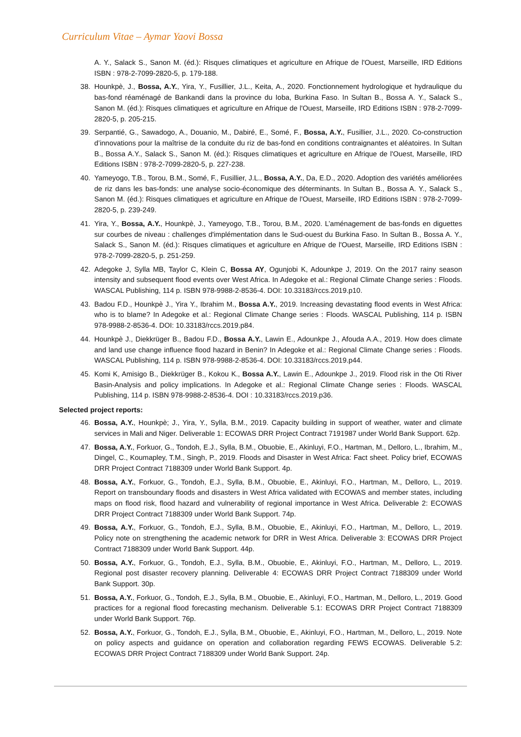Curriculum Vitae – Aymar Yaovi Bossa
A. Y., Salack S., Sanon M. (éd.): Risques climatiques et agriculture en Afrique de l'Ouest, Marseille, IRD Editions ISBN : 978-2-7099-2820-5, p. 179-188.
38. Hounkpè, J., Bossa, A.Y., Yira, Y., Fusillier, J.L., Keita, A., 2020. Fonctionnement hydrologique et hydraulique du bas-fond réaménagé de Bankandi dans la province du Ioba, Burkina Faso. In Sultan B., Bossa A. Y., Salack S., Sanon M. (éd.): Risques climatiques et agriculture en Afrique de l'Ouest, Marseille, IRD Editions ISBN : 978-2-7099-2820-5, p. 205-215.
39. Serpantié, G., Sawadogo, A., Douanio, M., Dabiré, E., Somé, F., Bossa, A.Y., Fusillier, J.L., 2020. Co-construction d’innovations pour la maîtrise de la conduite du riz de bas-fond en conditions contraignantes et aléatoires. In Sultan B., Bossa A.Y., Salack S., Sanon M. (éd.): Risques climatiques et agriculture en Afrique de l'Ouest, Marseille, IRD Editions ISBN : 978-2-7099-2820-5, p. 227-238.
40. Yameyogo, T.B., Torou, B.M., Somé, F., Fusillier, J.L., Bossa, A.Y., Da, E.D., 2020. Adoption des variétés améliorées de riz dans les bas-fonds: une analyse socio-économique des déterminants. In Sultan B., Bossa A. Y., Salack S., Sanon M. (éd.): Risques climatiques et agriculture en Afrique de l'Ouest, Marseille, IRD Editions ISBN : 978-2-7099-2820-5, p. 239-249.
41. Yira, Y., Bossa, A.Y., Hounkpè, J., Yameyogo, T.B., Torou, B.M., 2020. L’aménagement de bas-fonds en diguettes sur courbes de niveau : challenges d'implémentation dans le Sud-ouest du Burkina Faso. In Sultan B., Bossa A. Y., Salack S., Sanon M. (éd.): Risques climatiques et agriculture en Afrique de l'Ouest, Marseille, IRD Editions ISBN : 978-2-7099-2820-5, p. 251-259.
42. Adegoke J, Sylla MB, Taylor C, Klein C, Bossa AY, Ogunjobi K, Adounkpe J, 2019. On the 2017 rainy season intensity and subsequent flood events over West Africa. In Adegoke et al.: Regional Climate Change series : Floods. WASCAL Publishing, 114 p. ISBN 978-9988-2-8536-4. DOI: 10.33183/rccs.2019.p10.
43. Badou F.D., Hounkpè J., Yira Y., Ibrahim M., Bossa A.Y., 2019. Increasing devastating flood events in West Africa: who is to blame? In Adegoke et al.: Regional Climate Change series : Floods. WASCAL Publishing, 114 p. ISBN 978-9988-2-8536-4. DOI: 10.33183/rccs.2019.p84.
44. Hounkpè J., Diekkrüger B., Badou F.D., Bossa A.Y., Lawin E., Adounkpe J., Afouda A.A., 2019. How does climate and land use change influence flood hazard in Benin? In Adegoke et al.: Regional Climate Change series : Floods. WASCAL Publishing, 114 p. ISBN 978-9988-2-8536-4. DOI: 10.33183/rccs.2019.p44.
45. Komi K, Amisigo B., Diekkrüger B., Kokou K., Bossa A.Y., Lawin E., Adounkpe J., 2019. Flood risk in the Oti River Basin-Analysis and policy implications. In Adegoke et al.: Regional Climate Change series : Floods. WASCAL Publishing, 114 p. ISBN 978-9988-2-8536-4. DOI : 10.33183/rccs.2019.p36.
Selected project reports:
46. Bossa, A.Y., Hounkpè; J., Yira, Y., Sylla, B.M., 2019. Capacity building in support of weather, water and climate services in Mali and Niger. Deliverable 1: ECOWAS DRR Project Contract 7191987 under World Bank Support. 62p.
47. Bossa, A.Y., Forkuor, G., Tondoh, E.J., Sylla, B.M., Obuobie, E., Akinluyi, F.O., Hartman, M., Delloro, L., Ibrahim, M., Dingel, C., Koumapley, T.M., Singh, P., 2019. Floods and Disaster in West Africa: Fact sheet. Policy brief, ECOWAS DRR Project Contract 7188309 under World Bank Support. 4p.
48. Bossa, A.Y., Forkuor, G., Tondoh, E.J., Sylla, B.M., Obuobie, E., Akinluyi, F.O., Hartman, M., Delloro, L., 2019. Report on transboundary floods and disasters in West Africa validated with ECOWAS and member states, including maps on flood risk, flood hazard and vulnerability of regional importance in West Africa. Deliverable 2: ECOWAS DRR Project Contract 7188309 under World Bank Support. 74p.
49. Bossa, A.Y., Forkuor, G., Tondoh, E.J., Sylla, B.M., Obuobie, E., Akinluyi, F.O., Hartman, M., Delloro, L., 2019. Policy note on strengthening the academic network for DRR in West Africa. Deliverable 3: ECOWAS DRR Project Contract 7188309 under World Bank Support. 44p.
50. Bossa, A.Y., Forkuor, G., Tondoh, E.J., Sylla, B.M., Obuobie, E., Akinluyi, F.O., Hartman, M., Delloro, L., 2019. Regional post disaster recovery planning. Deliverable 4: ECOWAS DRR Project Contract 7188309 under World Bank Support. 30p.
51. Bossa, A.Y., Forkuor, G., Tondoh, E.J., Sylla, B.M., Obuobie, E., Akinluyi, F.O., Hartman, M., Delloro, L., 2019. Good practices for a regional flood forecasting mechanism. Deliverable 5.1: ECOWAS DRR Project Contract 7188309 under World Bank Support. 76p.
52. Bossa, A.Y., Forkuor, G., Tondoh, E.J., Sylla, B.M., Obuobie, E., Akinluyi, F.O., Hartman, M., Delloro, L., 2019. Note on policy aspects and guidance on operation and collaboration regarding FEWS ECOWAS. Deliverable 5.2: ECOWAS DRR Project Contract 7188309 under World Bank Support. 24p.